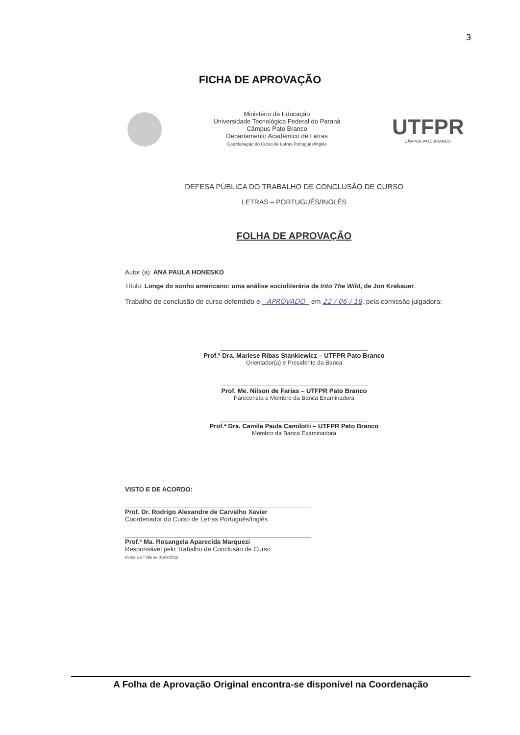3
FICHA DE APROVAÇÃO
Ministério da Educação
Universidade Tecnológica Federal do Paraná
Câmpus Pato Branco
Departamento Acadêmico de Letras
Coordenação do Curso de Letras Português/Inglês
UTFPR
CÂMPUS PATO BRANCO
DEFESA PÚBLICA DO TRABALHO DE CONCLUSÃO DE CURSO
LETRAS – PORTUGUÊS/INGLÊS
FOLHA DE APROVAÇÃO
Autor (a): ANA PAULA HONESKO
Título: Longe do sonho americano: uma análise socioliterária de Into The Wild, de Jon Krakauer.
Trabalho de conclusão de curso defendido e APROVADO em 22 / 06 / 18, pela comissão julgadora:
Prof.ª Dra. Mariese Ribas Stankiewicz – UTFPR Pato Branco
Orientador(a) e Presidente da Banca
Prof. Me. Nilson de Farias – UTFPR Pato Branco
Parecerista e Membro da Banca Examinadora
Prof.ª Dra. Camila Paula Camilotti – UTFPR Pato Branco
Membro da Banca Examinadora
VISTO E DE ACORDO:
Prof. Dr. Rodrigo Alexandre de Carvalho Xavier
Coordenador do Curso de Letras Português/Inglês
Prof.ª Ma. Rosangela Aparecida Marquezi
Responsável pelo Trabalho de Conclusão de Curso
Portaria n.º 295 de 01/09/2015
A Folha de Aprovação Original encontra-se disponível na Coordenação